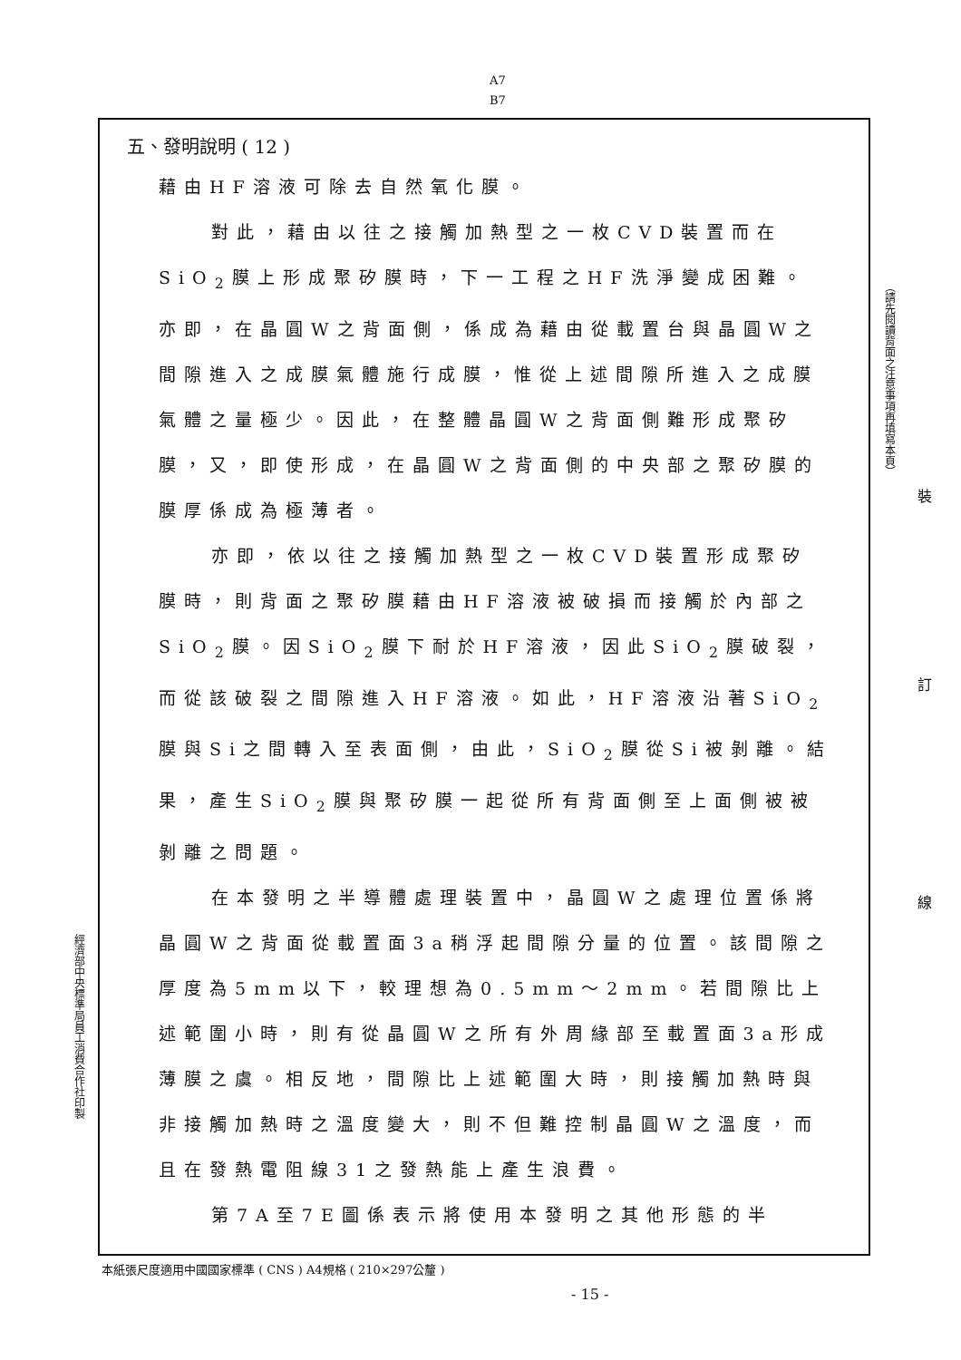A7
B7
五、發明說明 ( 12 )
藉由HF溶液可除去自然氧化膜。
對此，藉由以往之接觸加熱型之一枚CVD裝置而在SiO<sub>2</sub>膜上形成聚矽膜時，下一工程之HF洗淨變成困難。亦即，在晶圓W之背面側，係成為藉由從載置台與晶圓W之間隙進入之成膜氣體施行成膜，惟從上述間隙所進入之成膜氣體之量極少。因此，在整體晶圓W之背面側難形成聚矽膜，又，即使形成，在晶圓W之背面側的中央部之聚矽膜的膜厚係成為極薄者。
亦即，依以往之接觸加熱型之一枚CVD裝置形成聚矽膜時，則背面之聚矽膜藉由HF溶液被破損而接觸於內部之SiO<sub>2</sub>膜。因SiO<sub>2</sub>膜下耐於HF溶液，因此SiO<sub>2</sub>膜破裂，而從該破裂之間隙進入HF溶液。如此，HF溶液沿著SiO<sub>2</sub>膜與Si之間轉入至表面側，由此，SiO<sub>2</sub>膜從Si被剝離。結果，產生SiO<sub>2</sub>膜與聚矽膜一起從所有背面側至上面側被被剝離之問題。
在本發明之半導體處理裝置中，晶圓W之處理位置係將晶圓W之背面從載置面3a稍浮起間隙分量的位置。該間隙之厚度為5mm以下，較理想為0.5mm～2mm。若間隙比上述範圍小時，則有從晶圓W之所有外周緣部至載置面3a形成薄膜之虞。相反地，間隙比上述範圍大時，則接觸加熱時與非接觸加熱時之溫度變大，則不但難控制晶圓W之溫度，而且在發熱電阻線31之發熱能上產生浪費。
第7A至7E圖係表示將使用本發明之其他形態的半
（請先閱讀背面之注意事項再填寫本頁）
裝
訂
線
經濟部中央標準局員工消費合作社印製
本紙張尺度適用中國國家標準 ( CNS ) A4規格 ( 210×297公釐 )
- 15 -